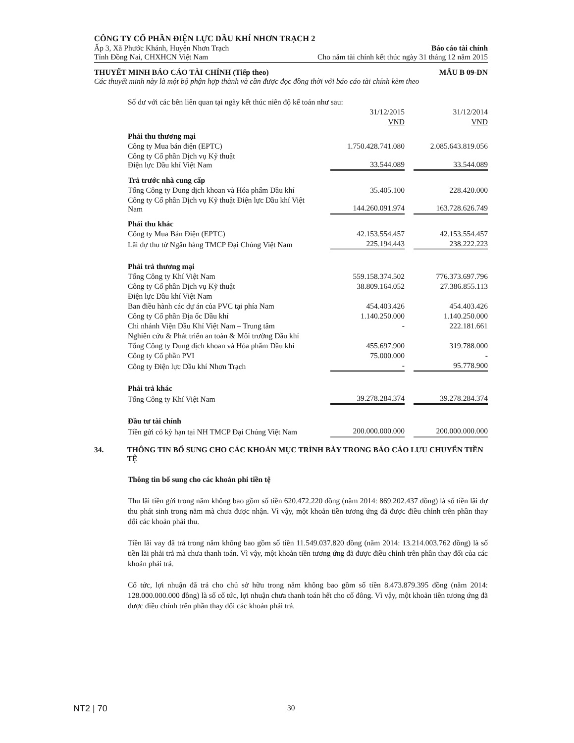CÔNG TY CỔ PHẦN ĐIỆN LỰC DẦU KHÍ NHƠN TRẠCH 2
Ấp 3, Xã Phước Khánh, Huyện Nhơn Trạch Báo cáo tài chính
Tỉnh Đồng Nai, CHXHCN Việt Nam Cho năm tài chính kết thúc ngày 31 tháng 12 năm 2015
THUYẾT MINH BÁO CÁO TÀI CHÍNH (Tiếp theo) MẪU B 09-DN
Các thuyết minh này là một bộ phận hợp thành và cần được đọc đồng thời với báo cáo tài chính kèm theo
Số dư với các bên liên quan tại ngày kết thúc niên độ kế toán như sau:
| | 31/12/2015 | | 31/12/2014 |
| | VND | | VND |
| Phải thu thương mại | | | |
| Công ty Mua bán điện (EPTC) | 1.750.428.741.080 | | 2.085.643.819.056 |
| Công ty Cổ phần Dịch vụ Kỹ thuật Điện lực Dầu khí Việt Nam | 33.544.089 | | 33.544.089 |
| Trả trước nhà cung cấp | | | |
| Tổng Công ty Dung dịch khoan và Hóa phẩm Dầu khí | 35.405.100 | | 228.420.000 |
| Công ty Cổ phần Dịch vụ Kỹ thuật Điện lực Dầu khí Việt Nam | 144.260.091.974 | | 163.728.626.749 |
| Phải thu khác | | | |
| Công ty Mua Bán Điện (EPTC) | 42.153.554.457 | | 42.153.554.457 |
| Lãi dự thu từ Ngân hàng TMCP Đại Chúng Việt Nam | 225.194.443 | | 238.222.223 |
| Phải trả thương mại | | | |
| Tổng Công ty Khí Việt Nam | 559.158.374.502 | | 776.373.697.796 |
| Công ty Cổ phần Dịch vụ Kỹ thuật | 38.809.164.052 | | 27.386.855.113 |
| Điện lực Dầu khí Việt Nam | | | |
| Ban điều hành các dự án của PVC tại phía Nam | 454.403.426 | | 454.403.426 |
| Công ty Cổ phần Địa ốc Dầu khí | 1.140.250.000 | | 1.140.250.000 |
| Chi nhánh Viện Dầu Khí Việt Nam – Trung tâm | - | | 222.181.661 |
| Nghiên cứu & Phát triển an toàn & Môi trường Dầu khí | | | |
| Tổng Công ty Dung dịch khoan và Hóa phẩm Dầu khí | 455.697.900 | | 319.788.000 |
| Công ty Cổ phần PVI | 75.000.000 | | - |
| Công ty Điện lực Dầu khí Nhơn Trạch | - | | 95.778.900 |
| Phải trả khác | | | |
| Tổng Công ty Khí Việt Nam | 39.278.284.374 | | 39.278.284.374 |
| Đầu tư tài chính | | | |
| Tiền gửi có kỳ hạn tại NH TMCP Đại Chúng Việt Nam | 200.000.000.000 | | 200.000.000.000 |
34. THÔNG TIN BỔ SUNG CHO CÁC KHOẢN MỤC TRÌNH BÀY TRONG BÁO CÁO LƯU CHUYỂN TIỀN TỆ
Thông tin bổ sung cho các khoản phi tiền tệ
Thu lãi tiền gửi trong năm không bao gồm số tiền 620.472.220 đồng (năm 2014: 869.202.437 đồng) là số tiền lãi dự thu phát sinh trong năm mà chưa được nhận. Vì vậy, một khoản tiền tương ứng đã được điều chỉnh trên phần thay đổi các khoản phải thu.
Tiền lãi vay đã trả trong năm không bao gồm số tiền 11.549.037.820 đồng (năm 2014: 13.214.003.762 đồng) là số tiền lãi phải trả mà chưa thanh toán. Vì vậy, một khoản tiền tương ứng đã được điều chỉnh trên phần thay đổi của các khoản phải trả.
Cổ tức, lợi nhuận đã trả cho chủ sở hữu trong năm không bao gồm số tiền 8.473.879.395 đồng (năm 2014: 128.000.000.000 đồng) là số cổ tức, lợi nhuận chưa thanh toán hết cho cổ đông. Vì vậy, một khoản tiền tương ứng đã được điều chỉnh trên phần thay đổi các khoản phải trả.
NT2 | 70 30